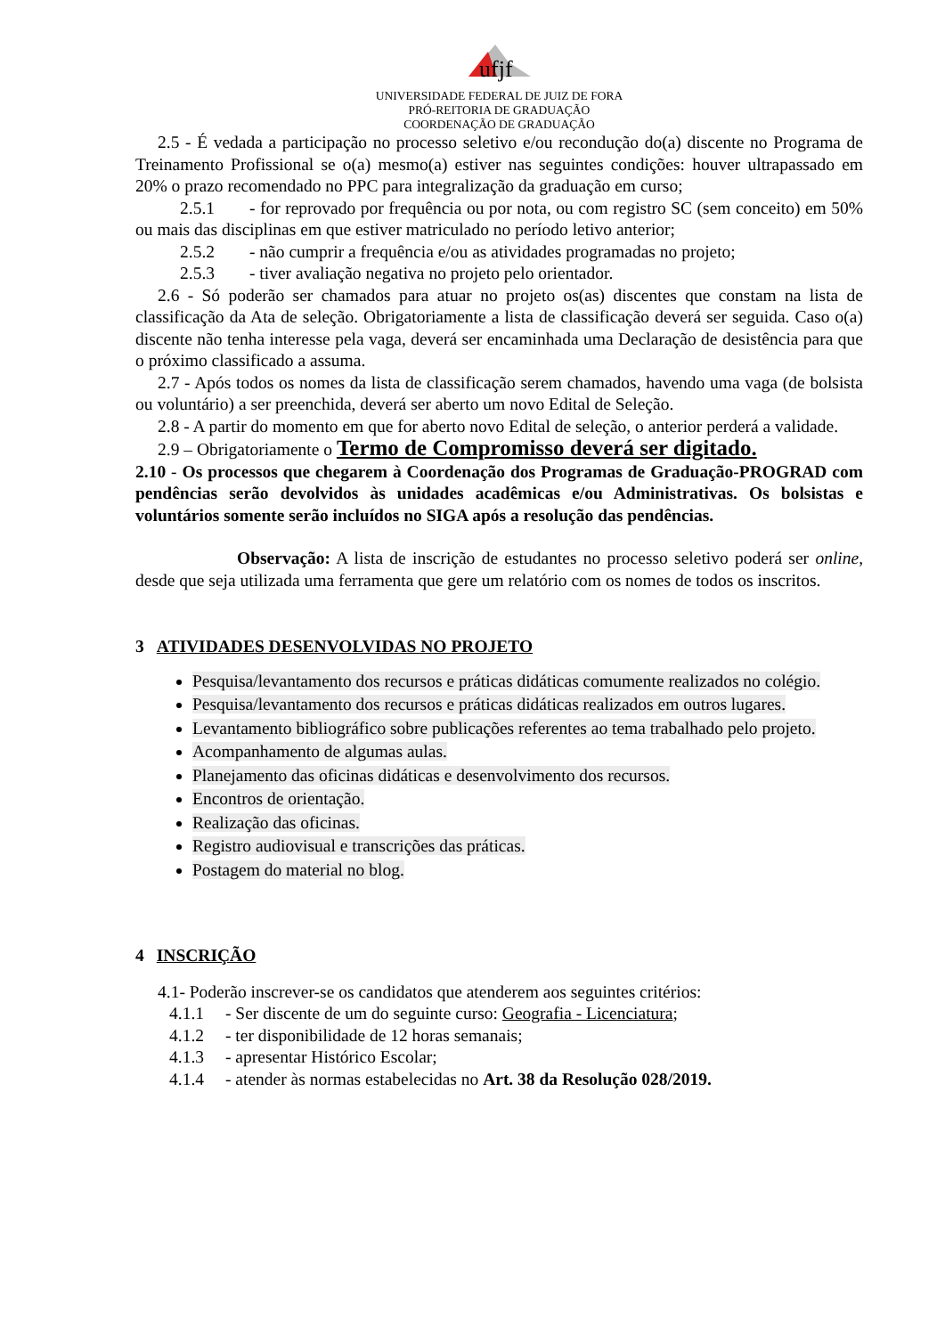ufjf
UNIVERSIDADE FEDERAL DE JUIZ DE FORA
PRÓ-REITORIA DE GRADUAÇÃO
COORDENAÇÃO DE GRADUAÇÃO
2.5 - É vedada a participação no processo seletivo e/ou recondução do(a) discente no Programa de Treinamento Profissional se o(a) mesmo(a) estiver nas seguintes condições: houver ultrapassado em 20% o prazo recomendado no PPC para integralização da graduação em curso;
2.5.1 - for reprovado por frequência ou por nota, ou com registro SC (sem conceito) em 50% ou mais das disciplinas em que estiver matriculado no período letivo anterior;
2.5.2 - não cumprir a frequência e/ou as atividades programadas no projeto;
2.5.3 - tiver avaliação negativa no projeto pelo orientador.
2.6 - Só poderão ser chamados para atuar no projeto os(as) discentes que constam na lista de classificação da Ata de seleção. Obrigatoriamente a lista de classificação deverá ser seguida. Caso o(a) discente não tenha interesse pela vaga, deverá ser encaminhada uma Declaração de desistência para que o próximo classificado a assuma.
2.7 - Após todos os nomes da lista de classificação serem chamados, havendo uma vaga (de bolsista ou voluntário) a ser preenchida, deverá ser aberto um novo Edital de Seleção.
2.8 - A partir do momento em que for aberto novo Edital de seleção, o anterior perderá a validade.
2.9 – Obrigatoriamente o Termo de Compromisso deverá ser digitado.
2.10 - Os processos que chegarem à Coordenação dos Programas de Graduação-PROGRAD com pendências serão devolvidos às unidades acadêmicas e/ou Administrativas. Os bolsistas e voluntários somente serão incluídos no SIGA após a resolução das pendências.
Observação: A lista de inscrição de estudantes no processo seletivo poderá ser online, desde que seja utilizada uma ferramenta que gere um relatório com os nomes de todos os inscritos.
3 ATIVIDADES DESENVOLVIDAS NO PROJETO
Pesquisa/levantamento dos recursos e práticas didáticas comumente realizados no colégio.
Pesquisa/levantamento dos recursos e práticas didáticas realizados em outros lugares.
Levantamento bibliográfico sobre publicações referentes ao tema trabalhado pelo projeto.
Acompanhamento de algumas aulas.
Planejamento das oficinas didáticas e desenvolvimento dos recursos.
Encontros de orientação.
Realização das oficinas.
Registro audiovisual e transcrições das práticas.
Postagem do material no blog.
4 INSCRIÇÃO
4.1- Poderão inscrever-se os candidatos que atenderem aos seguintes critérios:
4.1.1 - Ser discente de um do seguinte curso: Geografia - Licenciatura;
4.1.2 - ter disponibilidade de 12 horas semanais;
4.1.3 - apresentar Histórico Escolar;
4.1.4 - atender às normas estabelecidas no Art. 38 da Resolução 028/2019.